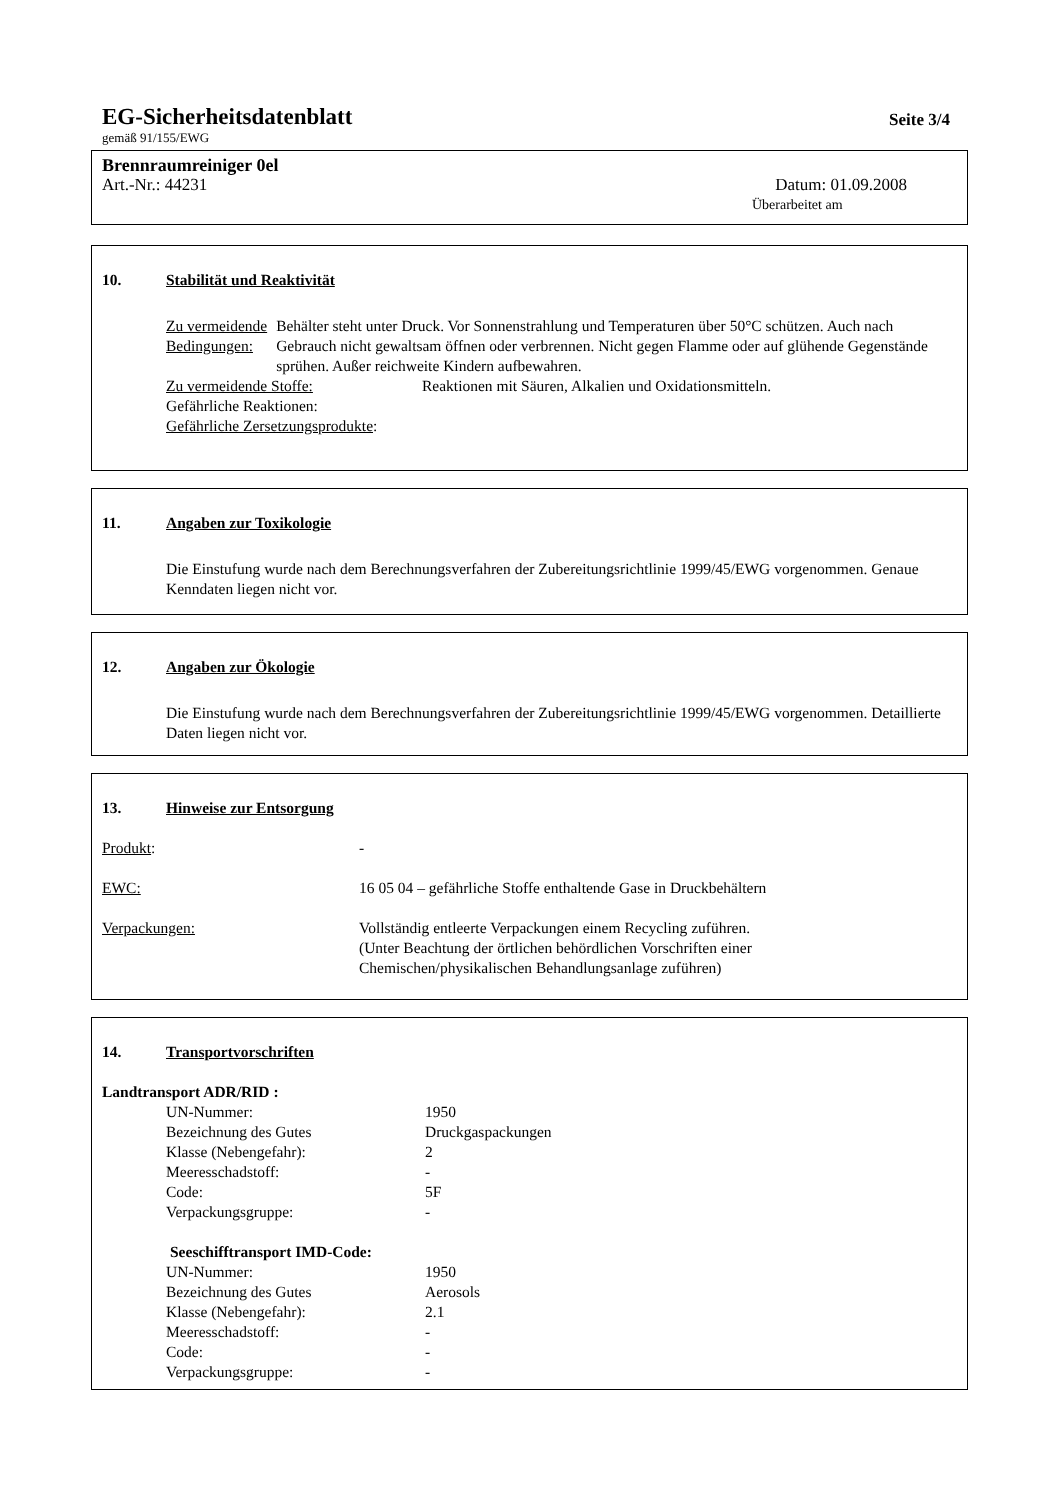EG-Sicherheitsdatenblatt Seite 3/4
gemäß 91/155/EWG
Brennraumreiniger 0el
Art.-Nr.: 44231 Datum: 01.09.2008
Überarbeitet am
10. Stabilität und Reaktivität
Zu vermeidende Bedingungen: Behälter steht unter Druck. Vor Sonnenstrahlung und Temperaturen über 50°C schützen. Auch nach Gebrauch nicht gewaltsam öffnen oder verbrennen. Nicht gegen Flamme oder auf glühende Gegenstände sprühen. Außer reichweite Kindern aufbewahren.
Zu vermeidende Stoffe: Reaktionen mit Säuren, Alkalien und Oxidationsmitteln.
Gefährliche Reaktionen:
Gefährliche Zersetzungsprodukte:
11. Angaben zur Toxikologie
Die Einstufung wurde nach dem Berechnungsverfahren der Zubereitungsrichtlinie 1999/45/EWG vorgenommen. Genaue Kenndaten liegen nicht vor.
12. Angaben zur Ökologie
Die Einstufung wurde nach dem Berechnungsverfahren der Zubereitungsrichtlinie 1999/45/EWG vorgenommen. Detaillierte Daten liegen nicht vor.
13. Hinweise zur Entsorgung
Produkt: -
EWC: 16 05 04 – gefährliche Stoffe enthaltende Gase in Druckbehältern
Verpackungen: Vollständig entleerte Verpackungen einem Recycling zuführen.
(Unter Beachtung der örtlichen behördlichen Vorschriften einer
Chemischen/physikalischen Behandlungsanlage zuführen)
14. Transportvorschriften
Landtransport ADR/RID :
UN-Nummer: 1950
Bezeichnung des Gutes Druckgaspackungen
Klasse (Nebengefahr): 2
Meeresschadstoff: -
Code: 5F
Verpackungsgruppe: -
Seeschifftransport IMD-Code:
UN-Nummer: 1950
Bezeichnung des Gutes Aerosols
Klasse (Nebengefahr): 2.1
Meeresschadstoff: -
Code: -
Verpackungsgruppe: -